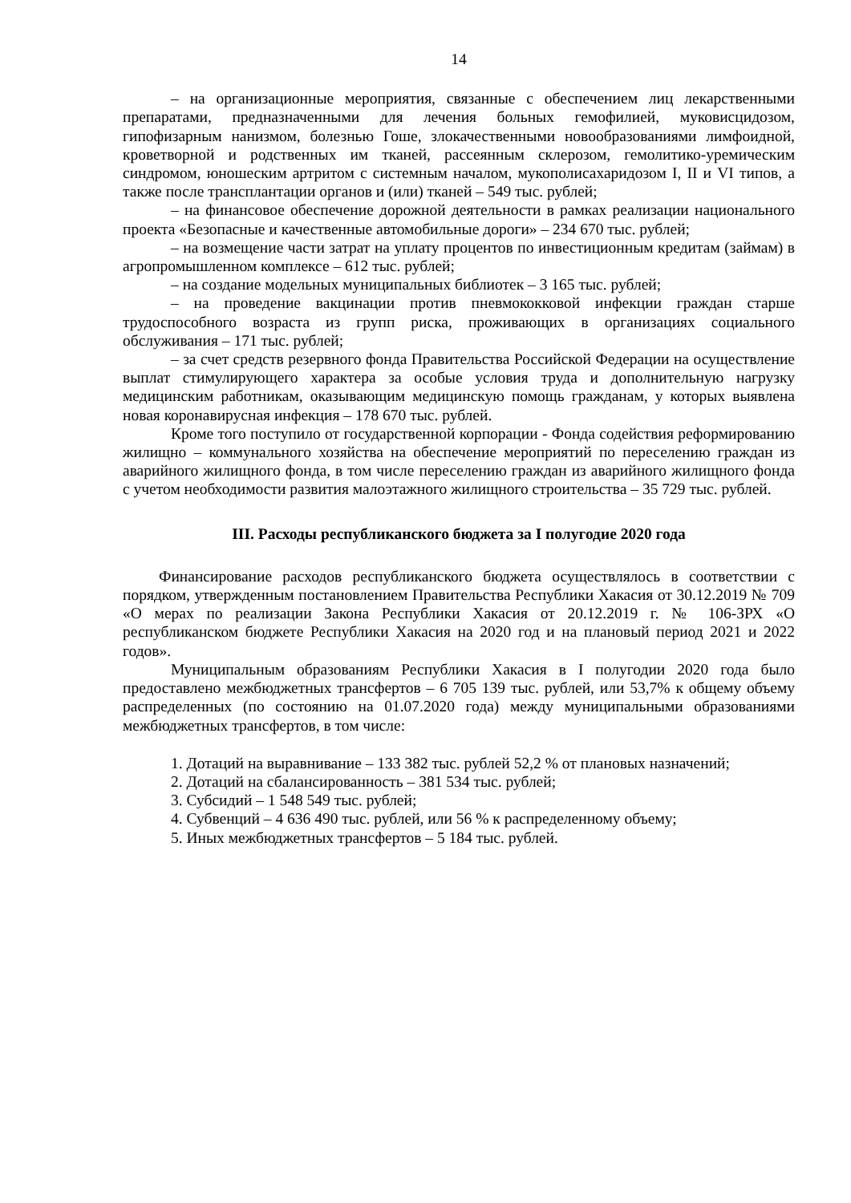14
– на организационные мероприятия, связанные с обеспечением лиц лекарственными препаратами, предназначенными для лечения больных гемофилией, муковисцидозом, гипофизарным нанизмом, болезнью Гоше, злокачественными новообразованиями лимфоидной, кроветворной и родственных им тканей, рассеянным склерозом, гемолитико-уремическим синдромом, юношеским артритом с системным началом, мукополисахаридозом I, II и VI типов, а также после трансплантации органов и (или) тканей – 549 тыс. рублей;
– на финансовое обеспечение дорожной деятельности в рамках реализации национального проекта «Безопасные и качественные автомобильные дороги» – 234 670 тыс. рублей;
– на возмещение части затрат на уплату процентов по инвестиционным кредитам (займам) в агропромышленном комплексе – 612 тыс. рублей;
– на создание модельных муниципальных библиотек – 3 165 тыс. рублей;
– на проведение вакцинации против пневмококковой инфекции граждан старше трудоспособного возраста из групп риска, проживающих в организациях социального обслуживания – 171 тыс. рублей;
– за счет средств резервного фонда Правительства Российской Федерации на осуществление выплат стимулирующего характера за особые условия труда и дополнительную нагрузку медицинским работникам, оказывающим медицинскую помощь гражданам, у которых выявлена новая коронавирусная инфекция – 178 670 тыс. рублей.
Кроме того поступило от государственной корпорации - Фонда содействия реформированию жилищно – коммунального хозяйства на обеспечение мероприятий по переселению граждан из аварийного жилищного фонда, в том числе переселению граждан из аварийного жилищного фонда с учетом необходимости развития малоэтажного жилищного строительства – 35 729 тыс. рублей.
III. Расходы республиканского бюджета за I полугодие 2020 года
Финансирование расходов республиканского бюджета осуществлялось в соответствии с порядком, утвержденным постановлением Правительства Республики Хакасия от 30.12.2019 № 709 «О мерах по реализации Закона Республики Хакасия от 20.12.2019 г. № 106-ЗРХ «О республиканском бюджете Республики Хакасия на 2020 год и на плановый период 2021 и 2022 годов».
Муниципальным образованиям Республики Хакасия в I полугодии 2020 года было предоставлено межбюджетных трансфертов – 6 705 139 тыс. рублей, или 53,7% к общему объему распределенных (по состоянию на 01.07.2020 года) между муниципальными образованиями межбюджетных трансфертов, в том числе:
1. Дотаций на выравнивание – 133 382 тыс. рублей 52,2 % от плановых назначений;
2. Дотаций на сбалансированность – 381 534 тыс. рублей;
3. Субсидий – 1 548 549 тыс. рублей;
4. Субвенций – 4 636 490 тыс. рублей, или 56 % к распределенному объему;
5. Иных межбюджетных трансфертов – 5 184 тыс. рублей.